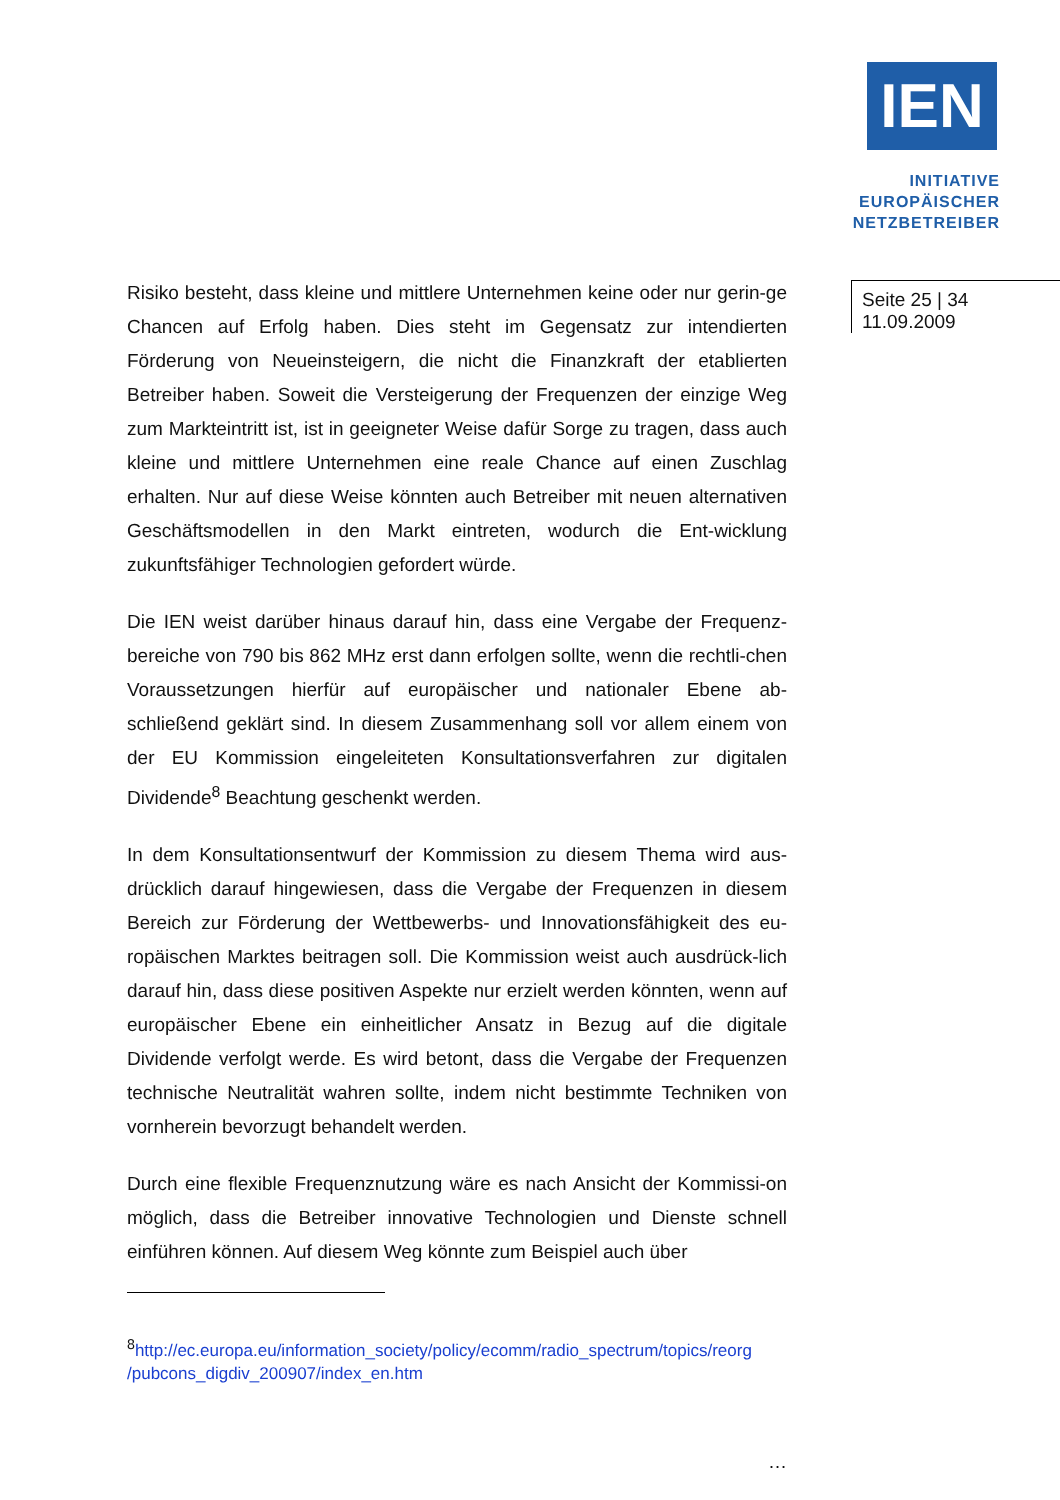IEN
INITIATIVE
EUROPÄISCHER
NETZBETREIBER
Seite 25 | 34
11.09.2009
Risiko besteht, dass kleine und mittlere Unternehmen keine oder nur gerin-ge Chancen auf Erfolg haben. Dies steht im Gegensatz zur intendierten Förderung von Neueinsteigern, die nicht die Finanzkraft der etablierten Betreiber haben. Soweit die Versteigerung der Frequenzen der einzige Weg zum Markteintritt ist, ist in geeigneter Weise dafür Sorge zu tragen, dass auch kleine und mittlere Unternehmen eine reale Chance auf einen Zuschlag erhalten. Nur auf diese Weise könnten auch Betreiber mit neuen alternativen Geschäftsmodellen in den Markt eintreten, wodurch die Ent-wicklung zukunftsfähiger Technologien gefordert würde.
Die IEN weist darüber hinaus darauf hin, dass eine Vergabe der Frequenz-bereiche von 790 bis 862 MHz erst dann erfolgen sollte, wenn die rechtli-chen Voraussetzungen hierfür auf europäischer und nationaler Ebene ab-schließend geklärt sind. In diesem Zusammenhang soll vor allem einem von der EU Kommission eingeleiteten Konsultationsverfahren zur digitalen Dividende<sup>8</sup> Beachtung geschenkt werden.
In dem Konsultationsentwurf der Kommission zu diesem Thema wird aus-drücklich darauf hingewiesen, dass die Vergabe der Frequenzen in diesem Bereich zur Förderung der Wettbewerbs- und Innovationsfähigkeit des eu-ropäischen Marktes beitragen soll. Die Kommission weist auch ausdrück-lich darauf hin, dass diese positiven Aspekte nur erzielt werden könnten, wenn auf europäischer Ebene ein einheitlicher Ansatz in Bezug auf die digitale Dividende verfolgt werde. Es wird betont, dass die Vergabe der Frequenzen technische Neutralität wahren sollte, indem nicht bestimmte Techniken von vornherein bevorzugt behandelt werden.
Durch eine flexible Frequenznutzung wäre es nach Ansicht der Kommissi-on möglich, dass die Betreiber innovative Technologien und Dienste schnell einführen können. Auf diesem Weg könnte zum Beispiel auch über
<sup>8</sup> http://ec.europa.eu/information_society/policy/ecomm/radio_spectrum/topics/reorg /pubcons_digdiv_200907/index_en.htm
…